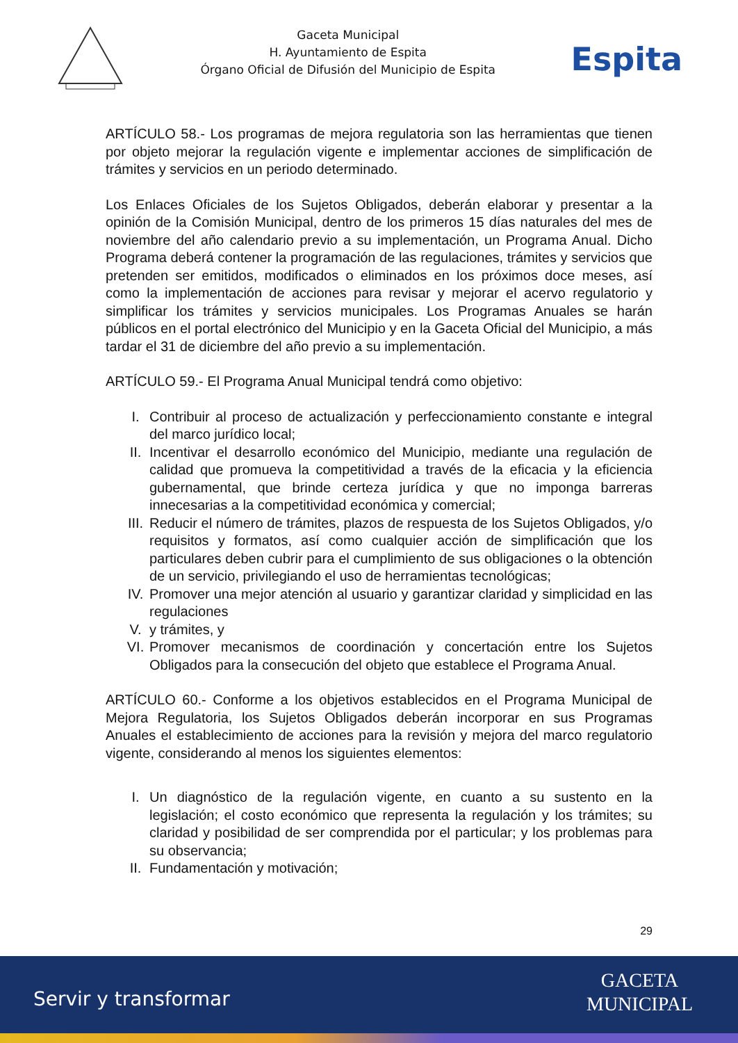Gaceta Municipal
H. Ayuntamiento de Espita
Órgano Oficial de Difusión del Municipio de Espita
Espita
ARTÍCULO 58.- Los programas de mejora regulatoria son las herramientas que tienen por objeto mejorar la regulación vigente e implementar acciones de simplificación de trámites y servicios en un periodo determinado.
Los Enlaces Oficiales de los Sujetos Obligados, deberán elaborar y presentar a la opinión de la Comisión Municipal, dentro de los primeros 15 días naturales del mes de noviembre del año calendario previo a su implementación, un Programa Anual. Dicho Programa deberá contener la programación de las regulaciones, trámites y servicios que pretenden ser emitidos, modificados o eliminados en los próximos doce meses, así como la implementación de acciones para revisar y mejorar el acervo regulatorio y simplificar los trámites y servicios municipales. Los Programas Anuales se harán públicos en el portal electrónico del Municipio y en la Gaceta Oficial del Municipio, a más tardar el 31 de diciembre del año previo a su implementación.
ARTÍCULO 59.- El Programa Anual Municipal tendrá como objetivo:
I. Contribuir al proceso de actualización y perfeccionamiento constante e integral del marco jurídico local;
II. Incentivar el desarrollo económico del Municipio, mediante una regulación de calidad que promueva la competitividad a través de la eficacia y la eficiencia gubernamental, que brinde certeza jurídica y que no imponga barreras innecesarias a la competitividad económica y comercial;
III. Reducir el número de trámites, plazos de respuesta de los Sujetos Obligados, y/o requisitos y formatos, así como cualquier acción de simplificación que los particulares deben cubrir para el cumplimiento de sus obligaciones o la obtención de un servicio, privilegiando el uso de herramientas tecnológicas;
IV. Promover una mejor atención al usuario y garantizar claridad y simplicidad en las regulaciones
V. y trámites, y
VI. Promover mecanismos de coordinación y concertación entre los Sujetos Obligados para la consecución del objeto que establece el Programa Anual.
ARTÍCULO 60.- Conforme a los objetivos establecidos en el Programa Municipal de Mejora Regulatoria, los Sujetos Obligados deberán incorporar en sus Programas Anuales el establecimiento de acciones para la revisión y mejora del marco regulatorio vigente, considerando al menos los siguientes elementos:
I. Un diagnóstico de la regulación vigente, en cuanto a su sustento en la legislación; el costo económico que representa la regulación y los trámites; su claridad y posibilidad de ser comprendida por el particular; y los problemas para su observancia;
II. Fundamentación y motivación;
29
Servir y transformar
GACETA
MUNICIPAL